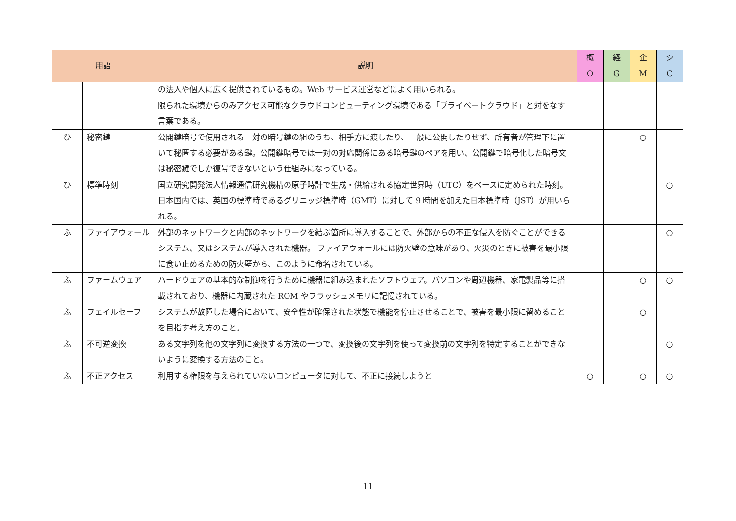| 用語 | | 説明 | 概 O | 経 G | 企 M | シ C |
| --- | --- | --- | --- | --- | --- | --- |
| | | の法人や個人に広く提供されているもの。Web サービス運営などによく用いられる。 限られた環境からのみアクセス可能なクラウドコンピューティング環境である「プライベートクラウド」と対をなす言葉である。 | | | | |
| ひ | 秘密鍵 | 公開鍵暗号で使用される一対の暗号鍵の組のうち、相手方に渡したり、一般に公開したりせず、所有者が管理下に置いて秘匿する必要がある鍵。公開鍵暗号では一対の対応関係にある暗号鍵のペアを用い、公開鍵で暗号化した暗号文は秘密鍵でしか復号できないという仕組みになっている。 | | | ○ | |
| ひ | 標準時刻 | 国立研究開発法人情報通信研究機構の原子時計で生成・供給される協定世界時（UTC）をベースに定められた時刻。日本国内では、英国の標準時であるグリニッジ標準時（GMT）に対して 9 時間を加えた日本標準時（JST）が用いられる。 | | | | ○ |
| ふ | ファイアウォール | 外部のネットワークと内部のネットワークを結ぶ箇所に導入することで、外部からの不正な侵入を防ぐことができるシステム、又はシステムが導入された機器。 ファイアウォールには防火壁の意味があり、火災のときに被害を最小限に食い止めるための防火壁から、このように命名されている。 | | | | ○ |
| ふ | ファームウェア | ハードウェアの基本的な制御を行うために機器に組み込まれたソフトウェア。パソコンや周辺機器、家電製品等に搭載されており、機器に内蔵された ROM やフラッシュメモリに記憶されている。 | | | ○ | ○ |
| ふ | フェイルセーフ | システムが故障した場合において、安全性が確保された状態で機能を停止させることで、被害を最小限に留めることを目指す考え方のこと。 | | | ○ | |
| ふ | 不可逆変換 | ある文字列を他の文字列に変換する方法の一つで、変換後の文字列を使って変換前の文字列を特定することができないように変換する方法のこと。 | | | | ○ |
| ふ | 不正アクセス | 利用する権限を与えられていないコンピュータに対して、不正に接続しようと | ○ | | ○ | ○ |
11